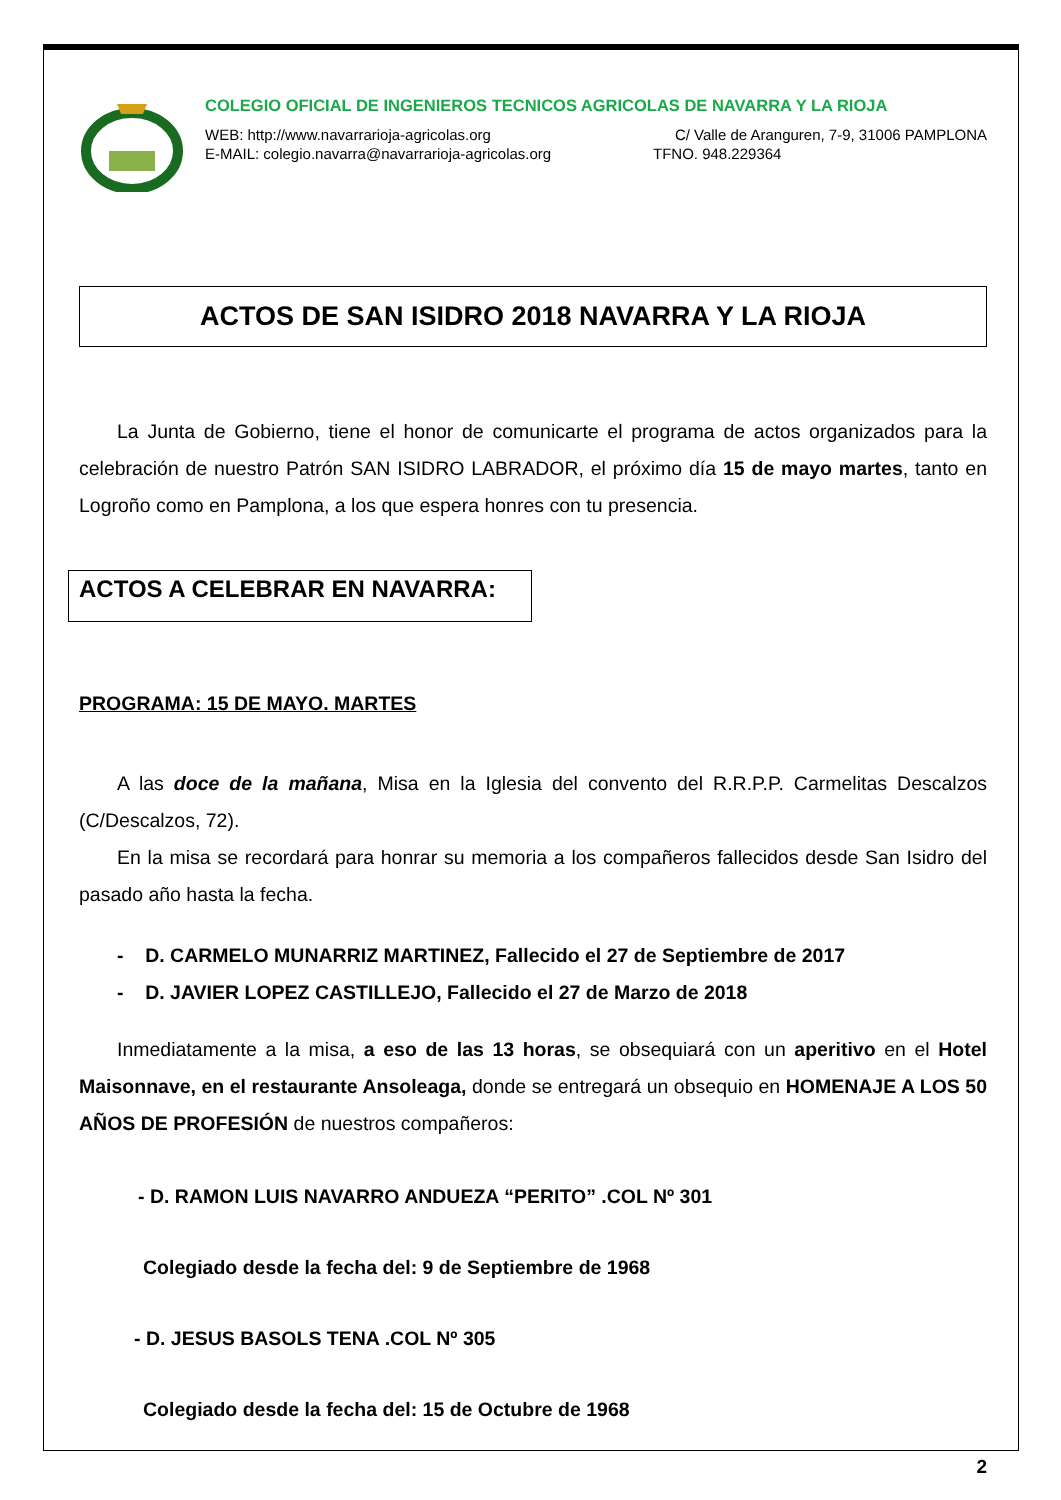COLEGIO OFICIAL DE INGENIEROS TECNICOS AGRICOLAS DE NAVARRA Y LA RIOJA
WEB: http://www.navarrarioja-agricolas.org C/ Valle de Aranguren, 7-9, 31006 PAMPLONA
E-MAIL: colegio.navarra@navarrarioja-agricolas.org TFNO. 948.229364
ACTOS DE SAN ISIDRO 2018 NAVARRA Y LA RIOJA
La Junta de Gobierno, tiene el honor de comunicarte el programa de actos organizados para la celebración de nuestro Patrón SAN ISIDRO LABRADOR, el próximo día 15 de mayo martes, tanto en Logroño como en Pamplona, a los que espera honres con tu presencia.
ACTOS A CELEBRAR EN NAVARRA:
PROGRAMA: 15 DE MAYO. MARTES
A las doce de la mañana, Misa en la Iglesia del convento del R.R.P.P. Carmelitas Descalzos (C/Descalzos, 72).
En la misa se recordará para honrar su memoria a los compañeros fallecidos desde San Isidro del pasado año hasta la fecha.
- D. CARMELO MUNARRIZ MARTINEZ, Fallecido el 27 de Septiembre de 2017
- D. JAVIER LOPEZ CASTILLEJO, Fallecido el 27 de Marzo de 2018
Inmediatamente a la misa, a eso de las 13 horas, se obsequiará con un aperitivo en el Hotel Maisonnave, en el restaurante Ansoleaga, donde se entregará un obsequio en HOMENAJE A LOS 50 AÑOS DE PROFESIÓN de nuestros compañeros:
- D. RAMON LUIS NAVARRO ANDUEZA “PERITO” .COL Nº 301
Colegiado desde la fecha del: 9 de Septiembre de 1968
- D. JESUS BASOLS TENA .COL Nº 305
Colegiado desde la fecha del: 15 de Octubre de 1968
2